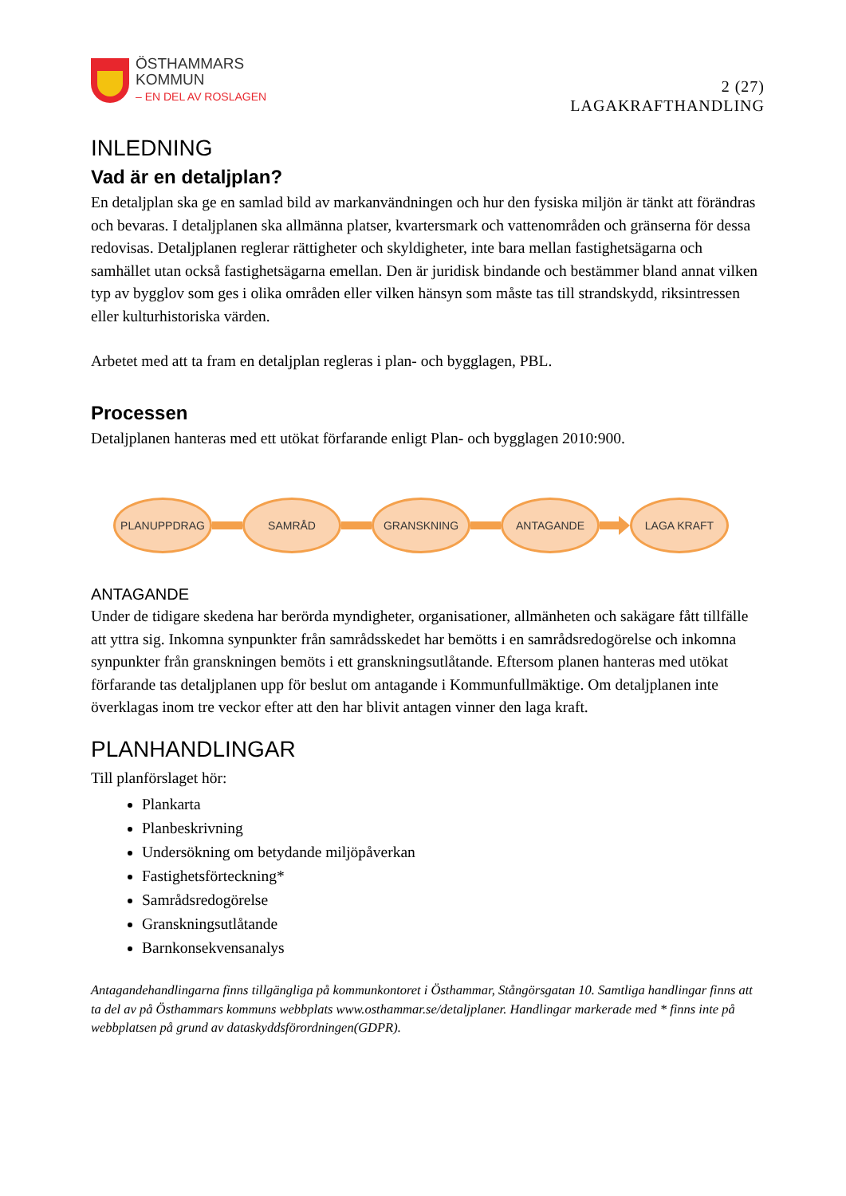ÖSTHAMMARS
KOMMUN
– EN DEL AV ROSLAGEN
2 (27)
LAGAKRAFTHANDLING
INLEDNING
Vad är en detaljplan?
En detaljplan ska ge en samlad bild av markanvändningen och hur den fysiska miljön är tänkt att förändras och bevaras. I detaljplanen ska allmänna platser, kvartersmark och vattenområden och gränserna för dessa redovisas. Detaljplanen reglerar rättigheter och skyldigheter, inte bara mellan fastighetsägarna och samhället utan också fastighetsägarna emellan. Den är juridisk bindande och bestämmer bland annat vilken typ av bygglov som ges i olika områden eller vilken hänsyn som måste tas till strandskydd, riksintressen eller kulturhistoriska värden.
Arbetet med att ta fram en detaljplan regleras i plan- och bygglagen, PBL.
Processen
Detaljplanen hanteras med ett utökat förfarande enligt Plan- och bygglagen 2010:900.
PLANUPPDRAG SAMRÅD GRANSKNING ANTAGANDE LAGA KRAFT
ANTAGANDE
Under de tidigare skedena har berörda myndigheter, organisationer, allmänheten och sakägare fått tillfälle att yttra sig. Inkomna synpunkter från samrådsskedet har bemötts i en samrådsredogörelse och inkomna synpunkter från granskningen bemöts i ett granskningsutlåtande. Eftersom planen hanteras med utökat förfarande tas detaljplanen upp för beslut om antagande i Kommunfullmäktige. Om detaljplanen inte överklagas inom tre veckor efter att den har blivit antagen vinner den laga kraft.
PLANHANDLINGAR
Till planförslaget hör:
Plankarta
Planbeskrivning
Undersökning om betydande miljöpåverkan
Fastighetsförteckning*
Samrådsredogörelse
Granskningsutlåtande
Barnkonsekvensanalys
Antagandehandlingarna finns tillgängliga på kommunkontoret i Östhammar, Stångörsgatan 10. Samtliga handlingar finns att ta del av på Östhammars kommuns webbplats www.osthammar.se/detaljplaner. Handlingar markerade med * finns inte på webbplatsen på grund av dataskyddsförordningen(GDPR).